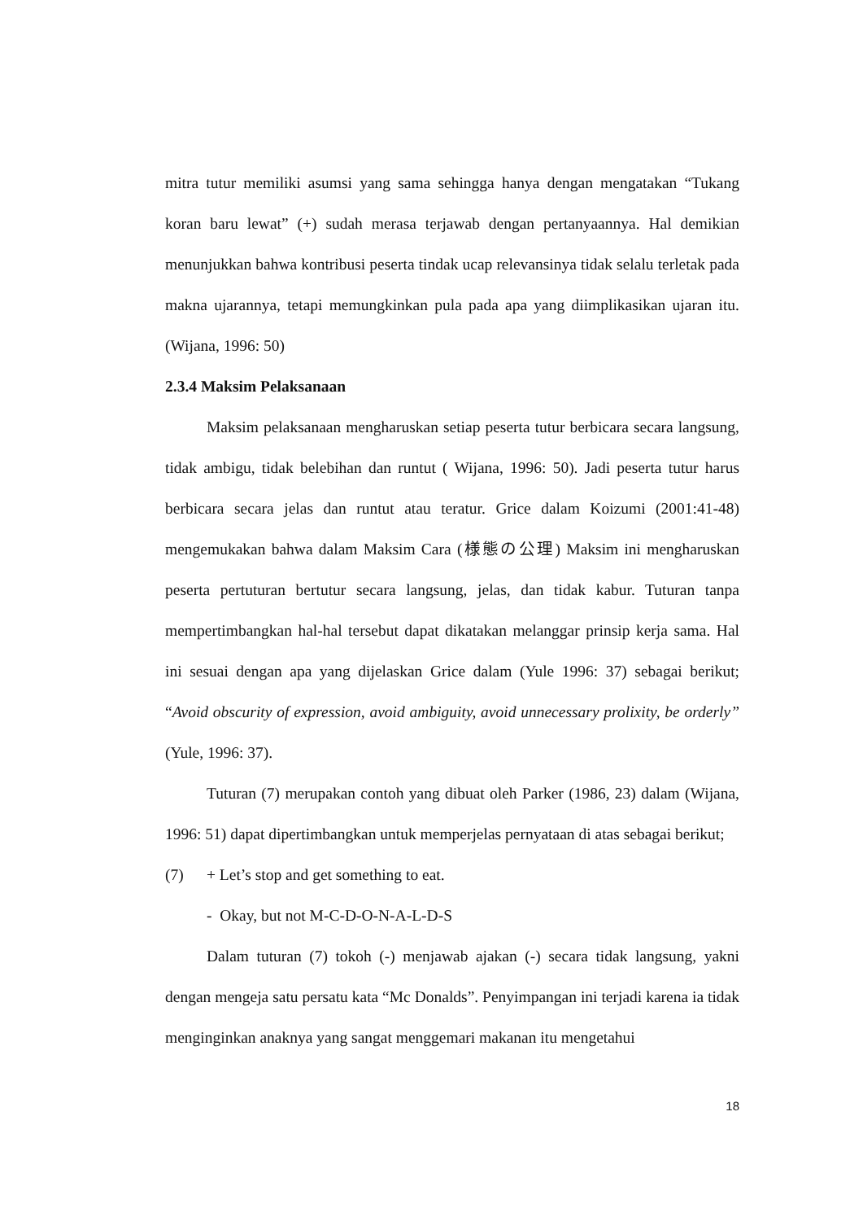mitra tutur memiliki asumsi yang sama sehingga hanya dengan mengatakan “Tukang koran baru lewat” (+) sudah merasa terjawab dengan pertanyaannya. Hal demikian menunjukkan bahwa kontribusi peserta tindak ucap relevansinya tidak selalu terletak pada makna ujarannya, tetapi memungkinkan pula pada apa yang diimplikasikan ujaran itu. (Wijana, 1996: 50)
2.3.4 Maksim Pelaksanaan
Maksim pelaksanaan mengharuskan setiap peserta tutur berbicara secara langsung, tidak ambigu, tidak belebihan dan runtut ( Wijana, 1996: 50). Jadi peserta tutur harus berbicara secara jelas dan runtut atau teratur. Grice dalam Koizumi (2001:41-48) mengemukakan bahwa dalam Maksim Cara (様態の公理) Maksim ini mengharuskan peserta pertuturan bertutur secara langsung, jelas, dan tidak kabur. Tuturan tanpa mempertimbangkan hal-hal tersebut dapat dikatakan melanggar prinsip kerja sama. Hal ini sesuai dengan apa yang dijelaskan Grice dalam (Yule 1996: 37) sebagai berikut; “Avoid obscurity of expression, avoid ambiguity, avoid unnecessary prolixity, be orderly” (Yule, 1996: 37).
Tuturan (7) merupakan contoh yang dibuat oleh Parker (1986, 23) dalam (Wijana, 1996: 51) dapat dipertimbangkan untuk memperjelas pernyataan di atas sebagai berikut;
(7) + Let’s stop and get something to eat.
- Okay, but not M-C-D-O-N-A-L-D-S
Dalam tuturan (7) tokoh (-) menjawab ajakan (-) secara tidak langsung, yakni dengan mengeja satu persatu kata “Mc Donalds”. Penyimpangan ini terjadi karena ia tidak menginginkan anaknya yang sangat menggemari makanan itu mengetahui
18